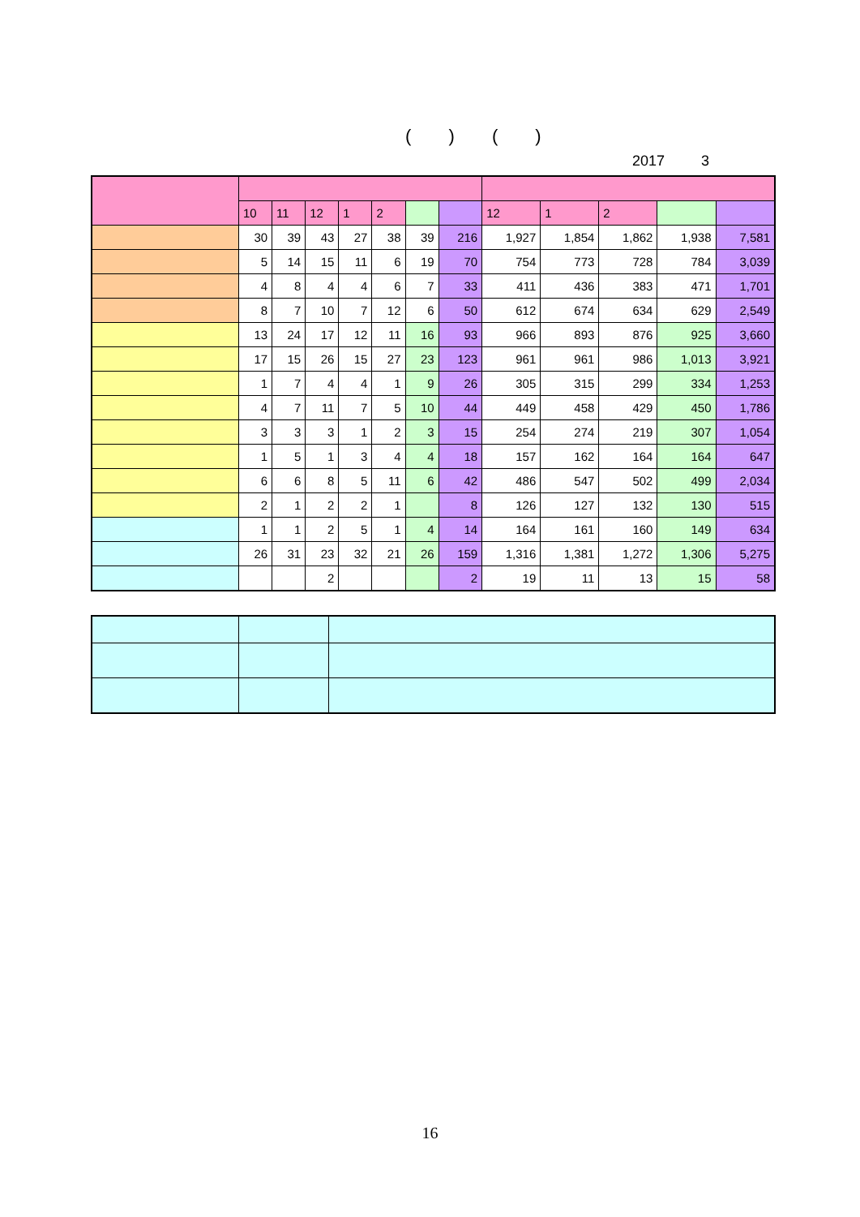( ) ( )
2017 3
| | 10 | 11 | 12 | 1 | 2 | | | 12 | 1 | 2 | | |
| | 30 | 39 | 43 | 27 | 38 | 39 | 216 | 1,927 | 1,854 | 1,862 | 1,938 | 7,581 |
| | 5 | 14 | 15 | 11 | 6 | 19 | 70 | 754 | 773 | 728 | 784 | 3,039 |
| | 4 | 8 | 4 | 4 | 6 | 7 | 33 | 411 | 436 | 383 | 471 | 1,701 |
| | 8 | 7 | 10 | 7 | 12 | 6 | 50 | 612 | 674 | 634 | 629 | 2,549 |
| | 13 | 24 | 17 | 12 | 11 | 16 | 93 | 966 | 893 | 876 | 925 | 3,660 |
| | 17 | 15 | 26 | 15 | 27 | 23 | 123 | 961 | 961 | 986 | 1,013 | 3,921 |
| | 1 | 7 | 4 | 4 | 1 | 9 | 26 | 305 | 315 | 299 | 334 | 1,253 |
| | 4 | 7 | 11 | 7 | 5 | 10 | 44 | 449 | 458 | 429 | 450 | 1,786 |
| | 3 | 3 | 3 | 1 | 2 | 3 | 15 | 254 | 274 | 219 | 307 | 1,054 |
| | 1 | 5 | 1 | 3 | 4 | 4 | 18 | 157 | 162 | 164 | 164 | 647 |
| | 6 | 6 | 8 | 5 | 11 | 6 | 42 | 486 | 547 | 502 | 499 | 2,034 |
| | 2 | 1 | 2 | 2 | 1 | | 8 | 126 | 127 | 132 | 130 | 515 |
| | 1 | 1 | 2 | 5 | 1 | 4 | 14 | 164 | 161 | 160 | 149 | 634 |
| | 26 | 31 | 23 | 32 | 21 | 26 | 159 | 1,316 | 1,381 | 1,272 | 1,306 | 5,275 |
| | | | 2 | | | | 2 | 19 | 11 | 13 | 15 | 58 |
16